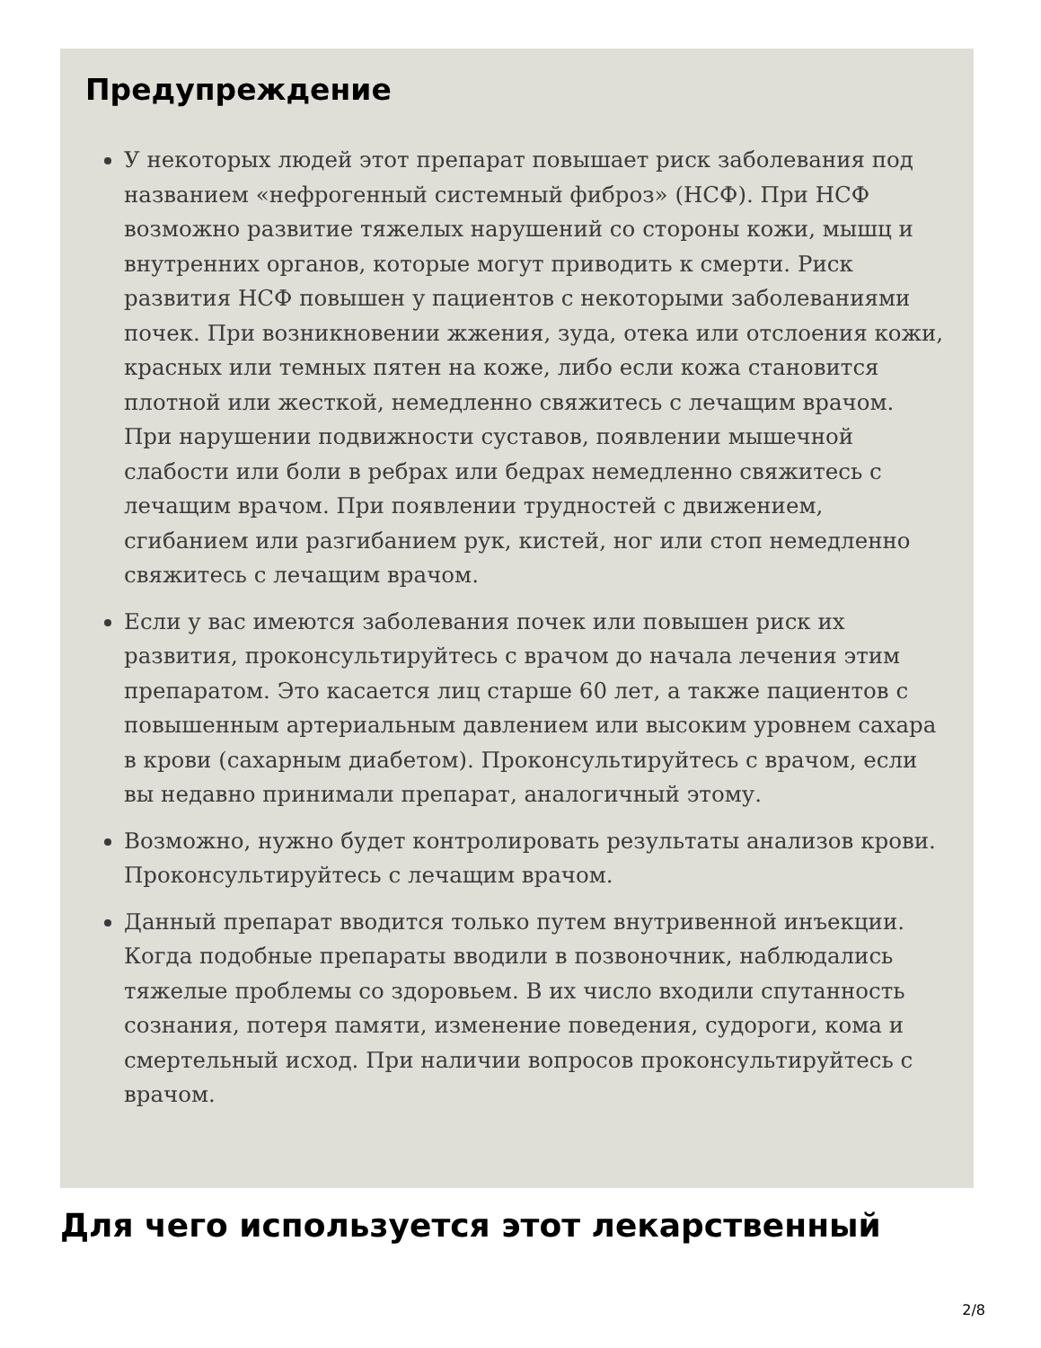Предупреждение
У некоторых людей этот препарат повышает риск заболевания под названием «нефрогенный системный фиброз» (НСФ). При НСФ возможно развитие тяжелых нарушений со стороны кожи, мышц и внутренних органов, которые могут приводить к смерти. Риск развития НСФ повышен у пациентов с некоторыми заболеваниями почек. При возникновении жжения, зуда, отека или отслоения кожи, красных или темных пятен на коже, либо если кожа становится плотной или жесткой, немедленно свяжитесь с лечащим врачом. При нарушении подвижности суставов, появлении мышечной слабости или боли в ребрах или бедрах немедленно свяжитесь с лечащим врачом. При появлении трудностей с движением, сгибанием или разгибанием рук, кистей, ног или стоп немедленно свяжитесь с лечащим врачом.
Если у вас имеются заболевания почек или повышен риск их развития, проконсультируйтесь с врачом до начала лечения этим препаратом. Это касается лиц старше 60 лет, а также пациентов с повышенным артериальным давлением или высоким уровнем сахара в крови (сахарным диабетом). Проконсультируйтесь с врачом, если вы недавно принимали препарат, аналогичный этому.
Возможно, нужно будет контролировать результаты анализов крови. Проконсультируйтесь с лечащим врачом.
Данный препарат вводится только путем внутривенной инъекции. Когда подобные препараты вводили в позвоночник, наблюдались тяжелые проблемы со здоровьем. В их число входили спутанность сознания, потеря памяти, изменение поведения, судороги, кома и смертельный исход. При наличии вопросов проконсультируйтесь с врачом.
Для чего используется этот лекарственный
2/8